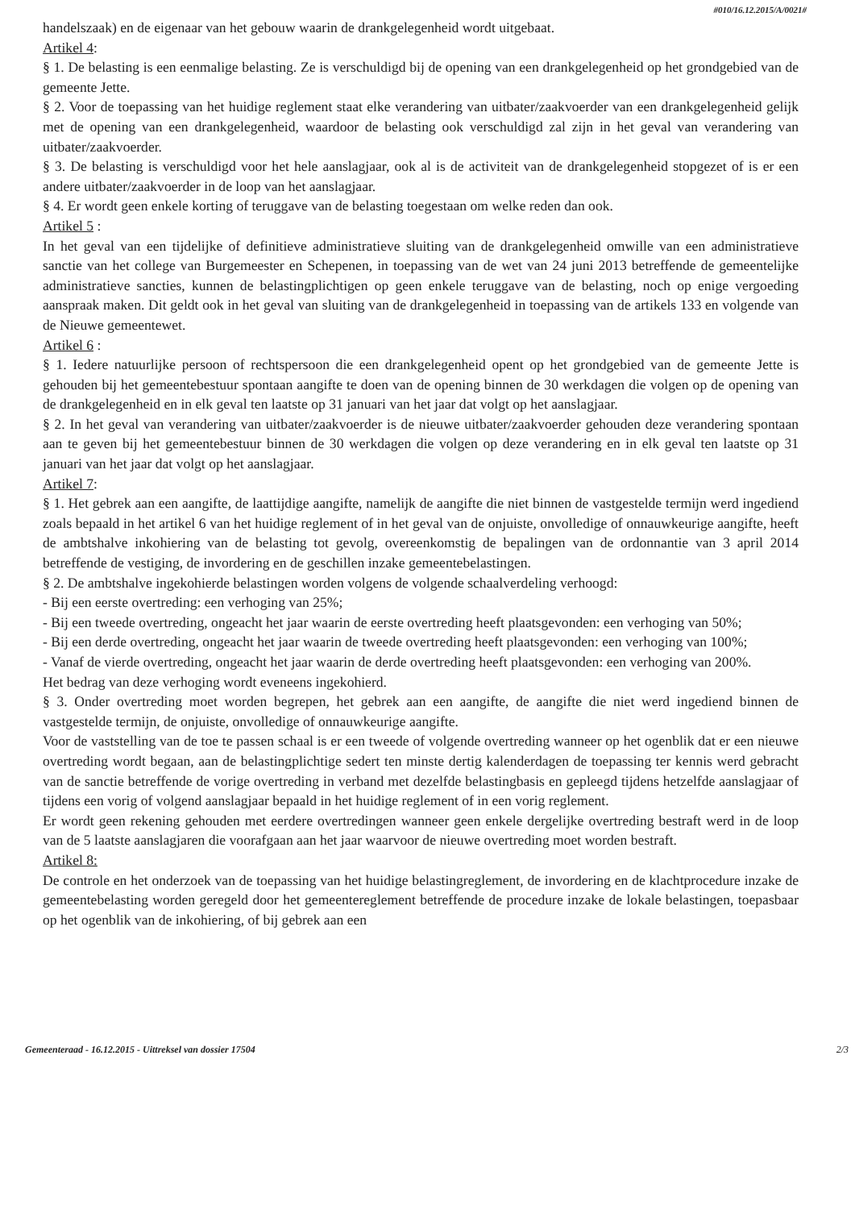#010/16.12.2015/A/0021#
handelszaak) en de eigenaar van het gebouw waarin de drankgelegenheid wordt uitgebaat.
Artikel 4:
§ 1. De belasting is een eenmalige belasting. Ze is verschuldigd bij de opening van een drankgelegenheid op het grondgebied van de gemeente Jette.
§ 2. Voor de toepassing van het huidige reglement staat elke verandering van uitbater/zaakvoerder van een drankgelegenheid gelijk met de opening van een drankgelegenheid, waardoor de belasting ook verschuldigd zal zijn in het geval van verandering van uitbater/zaakvoerder.
§ 3. De belasting is verschuldigd voor het hele aanslagjaar, ook al is de activiteit van de drankgelegenheid stopgezet of is er een andere uitbater/zaakvoerder in de loop van het aanslagjaar.
§ 4. Er wordt geen enkele korting of teruggave van de belasting toegestaan om welke reden dan ook.
Artikel 5 :
In het geval van een tijdelijke of definitieve administratieve sluiting van de drankgelegenheid omwille van een administratieve sanctie van het college van Burgemeester en Schepenen, in toepassing van de wet van 24 juni 2013 betreffende de gemeentelijke administratieve sancties, kunnen de belastingplichtigen op geen enkele teruggave van de belasting, noch op enige vergoeding aanspraak maken. Dit geldt ook in het geval van sluiting van de drankgelegenheid in toepassing van de artikels 133 en volgende van de Nieuwe gemeentewet.
Artikel 6 :
§ 1. Iedere natuurlijke persoon of rechtspersoon die een drankgelegenheid opent op het grondgebied van de gemeente Jette is gehouden bij het gemeentebestuur spontaan aangifte te doen van de opening binnen de 30 werkdagen die volgen op de opening van de drankgelegenheid en in elk geval ten laatste op 31 januari van het jaar dat volgt op het aanslagjaar.
§ 2. In het geval van verandering van uitbater/zaakvoerder is de nieuwe uitbater/zaakvoerder gehouden deze verandering spontaan aan te geven bij het gemeentebestuur binnen de 30 werkdagen die volgen op deze verandering en in elk geval ten laatste op 31 januari van het jaar dat volgt op het aanslagjaar.
Artikel 7:
§ 1. Het gebrek aan een aangifte, de laattijdige aangifte, namelijk de aangifte die niet binnen de vastgestelde termijn werd ingediend zoals bepaald in het artikel 6 van het huidige reglement of in het geval van de onjuiste, onvolledige of onnauwkeurige aangifte, heeft de ambtshalve inkohiering van de belasting tot gevolg, overeenkomstig de bepalingen van de ordonnantie van 3 april 2014 betreffende de vestiging, de invordering en de geschillen inzake gemeentebelastingen.
§ 2. De ambtshalve ingekohierde belastingen worden volgens de volgende schaalverdeling verhoogd:
- Bij een eerste overtreding: een verhoging van 25%;
- Bij een tweede overtreding, ongeacht het jaar waarin de eerste overtreding heeft plaatsgevonden: een verhoging van 50%;
- Bij een derde overtreding, ongeacht het jaar waarin de tweede overtreding heeft plaatsgevonden: een verhoging van 100%;
- Vanaf de vierde overtreding, ongeacht het jaar waarin de derde overtreding heeft plaatsgevonden: een verhoging van 200%.
Het bedrag van deze verhoging wordt eveneens ingekohierd.
§ 3. Onder overtreding moet worden begrepen, het gebrek aan een aangifte, de aangifte die niet werd ingediend binnen de vastgestelde termijn, de onjuiste, onvolledige of onnauwkeurige aangifte.
Voor de vaststelling van de toe te passen schaal is er een tweede of volgende overtreding wanneer op het ogenblik dat er een nieuwe overtreding wordt begaan, aan de belastingplichtige sedert ten minste dertig kalenderdagen de toepassing ter kennis werd gebracht van de sanctie betreffende de vorige overtreding in verband met dezelfde belastingbasis en gepleegd tijdens hetzelfde aanslagjaar of tijdens een vorig of volgend aanslagjaar bepaald in het huidige reglement of in een vorig reglement.
Er wordt geen rekening gehouden met eerdere overtredingen wanneer geen enkele dergelijke overtreding bestraft werd in de loop van de 5 laatste aanslagjaren die voorafgaan aan het jaar waarvoor de nieuwe overtreding moet worden bestraft.
Artikel 8:
De controle en het onderzoek van de toepassing van het huidige belastingreglement, de invordering en de klachtprocedure inzake de gemeentebelasting worden geregeld door het gemeentereglement betreffende de procedure inzake de lokale belastingen, toepasbaar op het ogenblik van de inkohiering, of bij gebrek aan een
Gemeenteraad - 16.12.2015 - Uittreksel van dossier 17504 2/3